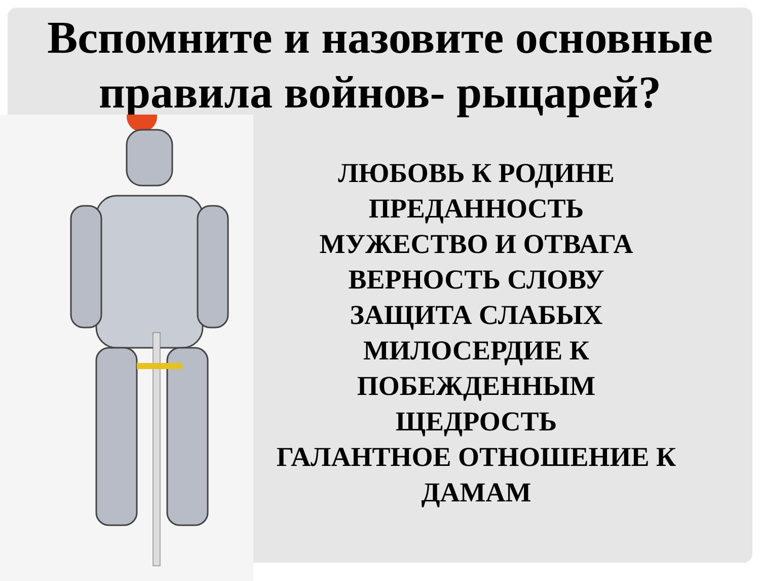Вспомните и назовите основные
правила войнов- рыцарей?
ЛЮБОВЬ К РОДИНЕ
ПРЕДАННОСТЬ
МУЖЕСТВО И ОТВАГА
ВЕРНОСТЬ СЛОВУ
ЗАЩИТА СЛАБЫХ
МИЛОСЕРДИЕ К ПОБЕЖДЕННЫМ
ЩЕДРОСТЬ
ГАЛАНТНОЕ ОТНОШЕНИЕ К ДАМАМ